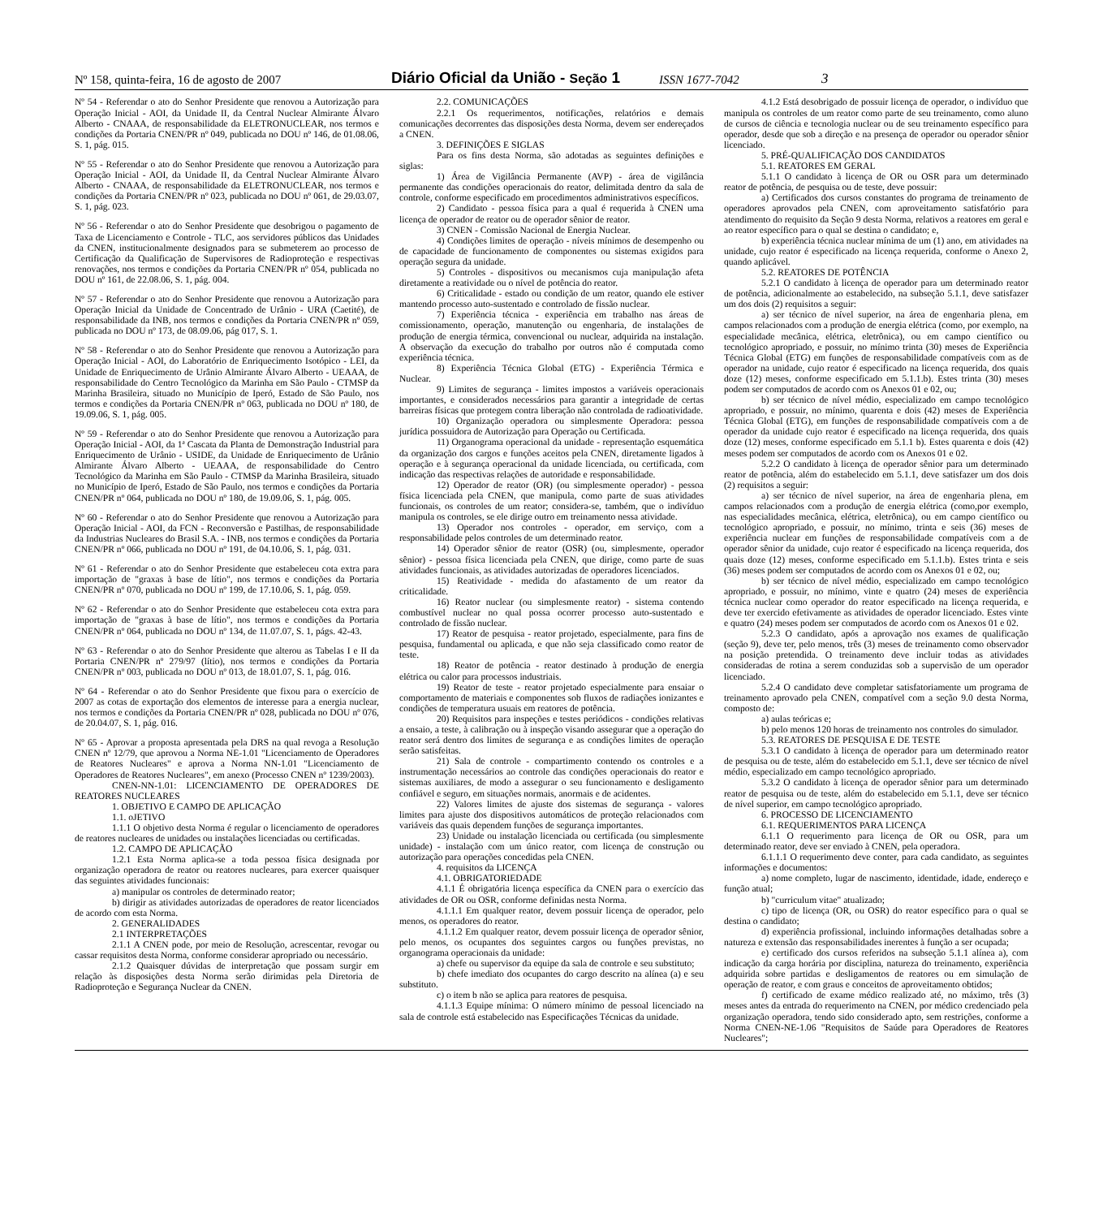Nº 158, quinta-feira, 16 de agosto de 2007
Diário Oficial da União - Seção 1
ISSN 1677-7042
3
Nº 54 - Referendar o ato do Senhor Presidente que renovou a Autorização para Operação Inicial - AOI, da Unidade II, da Central Nuclear Almirante Álvaro Alberto - CNAAA, de responsabilidade da ELETRONUCLEAR, nos termos e condições da Portaria CNEN/PR nº 049, publicada no DOU nº 146, de 01.08.06, S. 1, pág. 015.
Nº 55 - Referendar o ato do Senhor Presidente que renovou a Autorização para Operação Inicial - AOI, da Unidade II, da Central Nuclear Almirante Álvaro Alberto - CNAAA, de responsabilidade da ELETRONUCLEAR, nos termos e condições da Portaria CNEN/PR nº 023, publicada no DOU nº 061, de 29.03.07, S. 1, pág. 023.
Nº 56 - Referendar o ato do Senhor Presidente que desobrigou o pagamento de Taxa de Licenciamento e Controle - TLC, aos servidores públicos das Unidades da CNEN, institucionalmente designados para se submeterem ao processo de Certificação da Qualificação de Supervisores de Radioproteção e respectivas renovações, nos termos e condições da Portaria CNEN/PR nº 054, publicada no DOU nº 161, de 22.08.06, S. 1, pág. 004.
Nº 57 - Referendar o ato do Senhor Presidente que renovou a Autorização para Operação Inicial da Unidade de Concentrado de Urânio - URA (Caetité), de responsabilidade da INB, nos termos e condições da Portaria CNEN/PR nº 059, publicada no DOU nº 173, de 08.09.06, pág 017, S. 1.
Nº 58 - Referendar o ato do Senhor Presidente que renovou a Autorização para Operação Inicial - AOI, do Laboratório de Enriquecimento Isotópico - LEI, da Unidade de Enriquecimento de Urânio Almirante Álvaro Alberto - UEAAA, de responsabilidade do Centro Tecnológico da Marinha em São Paulo - CTMSP da Marinha Brasileira, situado no Município de Iperó, Estado de São Paulo, nos termos e condições da Portaria CNEN/PR nº 063, publicada no DOU nº 180, de 19.09.06, S. 1, pág. 005.
Nº 59 - Referendar o ato do Senhor Presidente que renovou a Autorização para Operação Inicial - AOI, da 1ª Cascata da Planta de Demonstração Industrial para Enriquecimento de Urânio - USIDE, da Unidade de Enriquecimento de Urânio Almirante Álvaro Alberto - UEAAA, de responsabilidade do Centro Tecnológico da Marinha em São Paulo - CTMSP da Marinha Brasileira, situado no Município de Iperó, Estado de São Paulo, nos termos e condições da Portaria CNEN/PR nº 064, publicada no DOU nº 180, de 19.09.06, S. 1, pág. 005.
Nº 60 - Referendar o ato do Senhor Presidente que renovou a Autorização para Operação Inicial - AOI, da FCN - Reconversão e Pastilhas, de responsabilidade da Industrias Nucleares do Brasil S.A. - INB, nos termos e condições da Portaria CNEN/PR nº 066, publicada no DOU nº 191, de 04.10.06, S. 1, pág. 031.
Nº 61 - Referendar o ato do Senhor Presidente que estabeleceu cota extra para importação de "graxas à base de lítio", nos termos e condições da Portaria CNEN/PR nº 070, publicada no DOU nº 199, de 17.10.06, S. 1, pág. 059.
Nº 62 - Referendar o ato do Senhor Presidente que estabeleceu cota extra para importação de "graxas à base de lítio", nos termos e condições da Portaria CNEN/PR nº 064, publicada no DOU nº 134, de 11.07.07, S. 1, págs. 42-43.
Nº 63 - Referendar o ato do Senhor Presidente que alterou as Tabelas I e II da Portaria CNEN/PR nº 279/97 (lítio), nos termos e condições da Portaria CNEN/PR nº 003, publicada no DOU nº 013, de 18.01.07, S. 1, pág. 016.
Nº 64 - Referendar o ato do Senhor Presidente que fixou para o exercício de 2007 as cotas de exportação dos elementos de interesse para a energia nuclear, nos termos e condições da Portaria CNEN/PR nº 028, publicada no DOU nº 076, de 20.04.07, S. 1, pág. 016.
Nº 65 - Aprovar a proposta apresentada pela DRS na qual revoga a Resolução CNEN nº 12/79, que aprovou a Norma NE-1.01 "Licenciamento de Operadores de Reatores Nucleares" e aprova a Norma NN-1.01 "Licenciamento de Operadores de Reatores Nucleares", em anexo (Processo CNEN nº 1239/2003).
CNEN-NN-1.01: LICENCIAMENTO DE OPERADORES DE REATORES NUCLEARES
1. OBJETIVO E CAMPO DE APLICAÇÃO
1.1. oJETIVO
1.1.1 O objetivo desta Norma é regular o licenciamento de operadores de reatores nucleares de unidades ou instalações licenciadas ou certificadas.
1.2. CAMPO DE APLICAÇÃO
1.2.1 Esta Norma aplica-se a toda pessoa física designada por organização operadora de reator ou reatores nucleares, para exercer quaisquer das seguintes atividades funcionais:
a) manipular os controles de determinado reator;
b) dirigir as atividades autorizadas de operadores de reator licenciados de acordo com esta Norma.
2. GENERALIDADES
2.1 INTERPRETAÇÕES
2.1.1 A CNEN pode, por meio de Resolução, acrescentar, revogar ou cassar requisitos desta Norma, conforme considerar apropriado ou necessário.
2.1.2 Quaisquer dúvidas de interpretação que possam surgir em relação às disposições desta Norma serão dirimidas pela Diretoria de Radioproteção e Segurança Nuclear da CNEN.
2.2. COMUNICAÇÕES
2.2.1 Os requerimentos, notificações, relatórios e demais comunicações decorrentes das disposições desta Norma, devem ser endereçados a CNEN.
3. DEFINIÇÕES E SIGLAS
Para os fins desta Norma, são adotadas as seguintes definições e siglas:
1) Área de Vigilância Permanente (AVP) - área de vigilância permanente das condições operacionais do reator, delimitada dentro da sala de controle, conforme especificado em procedimentos administrativos específicos.
2) Candidato - pessoa física para a qual é requerida à CNEN uma licença de operador de reator ou de operador sênior de reator.
3) CNEN - Comissão Nacional de Energia Nuclear.
4) Condições limites de operação - níveis mínimos de desempenho ou de capacidade de funcionamento de componentes ou sistemas exigidos para operação segura da unidade.
5) Controles - dispositivos ou mecanismos cuja manipulação afeta diretamente a reatividade ou o nível de potência do reator.
6) Criticalidade - estado ou condição de um reator, quando ele estiver mantendo processo auto-sustentado e controlado de fissão nuclear.
7) Experiência técnica - experiência em trabalho nas áreas de comissionamento, operação, manutenção ou engenharia, de instalações de produção de energia térmica, convencional ou nuclear, adquirida na instalação. A observação da execução do trabalho por outros não é computada como experiência técnica.
8) Experiência Técnica Global (ETG) - Experiência Térmica e Nuclear.
9) Limites de segurança - limites impostos a variáveis operacionais importantes, e considerados necessários para garantir a integridade de certas barreiras físicas que protegem contra liberação não controlada de radioatividade.
10) Organização operadora ou simplesmente Operadora: pessoa jurídica possuidora de Autorização para Operação ou Certificada.
11) Organograma operacional da unidade - representação esquemática da organização dos cargos e funções aceitos pela CNEN, diretamente ligados à operação e à segurança operacional da unidade licenciada, ou certificada, com indicação das respectivas relações de autoridade e responsabilidade.
12) Operador de reator (OR) (ou simplesmente operador) - pessoa física licenciada pela CNEN, que manipula, como parte de suas atividades funcionais, os controles de um reator; considera-se, também, que o indivíduo manipula os controles, se ele dirige outro em treinamento nessa atividade.
13) Operador nos controles - operador, em serviço, com a responsabilidade pelos controles de um determinado reator.
14) Operador sênior de reator (OSR) (ou, simplesmente, operador sênior) - pessoa física licenciada pela CNEN, que dirige, como parte de suas atividades funcionais, as atividades autorizadas de operadores licenciados.
15) Reatividade - medida do afastamento de um reator da criticalidade.
16) Reator nuclear (ou simplesmente reator) - sistema contendo combustível nuclear no qual possa ocorrer processo auto-sustentado e controlado de fissão nuclear.
17) Reator de pesquisa - reator projetado, especialmente, para fins de pesquisa, fundamental ou aplicada, e que não seja classificado como reator de teste.
18) Reator de potência - reator destinado à produção de energia elétrica ou calor para processos industriais.
19) Reator de teste - reator projetado especialmente para ensaiar o comportamento de materiais e componentes sob fluxos de radiações ionizantes e condições de temperatura usuais em reatores de potência.
20) Requisitos para inspeções e testes periódicos - condições relativas a ensaio, a teste, à calibração ou à inspeção visando assegurar que a operação do reator será dentro dos limites de segurança e as condições limites de operação serão satisfeitas.
21) Sala de controle - compartimento contendo os controles e a instrumentação necessários ao controle das condições operacionais do reator e sistemas auxiliares, de modo a assegurar o seu funcionamento e desligamento confiável e seguro, em situações normais, anormais e de acidentes.
22) Valores limites de ajuste dos sistemas de segurança - valores limites para ajuste dos dispositivos automáticos de proteção relacionados com variáveis das quais dependem funções de segurança importantes.
23) Unidade ou instalação licenciada ou certificada (ou simplesmente unidade) - instalação com um único reator, com licença de construção ou autorização para operações concedidas pela CNEN.
4. requisitos da LICENÇA
4.1. OBRIGATORIEDADE
4.1.1 É obrigatória licença específica da CNEN para o exercício das atividades de OR ou OSR, conforme definidas nesta Norma.
4.1.1.1 Em qualquer reator, devem possuir licença de operador, pelo menos, os operadores do reator.
4.1.1.2 Em qualquer reator, devem possuir licença de operador sênior, pelo menos, os ocupantes dos seguintes cargos ou funções previstas, no organograma operacionais da unidade:
a) chefe ou supervisor da equipe da sala de controle e seu substituto;
b) chefe imediato dos ocupantes do cargo descrito na alínea (a) e seu substituto.
c) o item b não se aplica para reatores de pesquisa.
4.1.1.3 Equipe mínima: O número mínimo de pessoal licenciado na sala de controle está estabelecido nas Especificações Técnicas da unidade.
4.1.2 Está desobrigado de possuir licença de operador, o indivíduo que manipula os controles de um reator como parte de seu treinamento, como aluno de cursos de ciência e tecnologia nuclear ou de seu treinamento específico para operador, desde que sob a direção e na presença de operador ou operador sênior licenciado.
5. PRÉ-QUALIFICAÇÃO DOS CANDIDATOS
5.1. REATORES EM GERAL
5.1.1 O candidato à licença de OR ou OSR para um determinado reator de potência, de pesquisa ou de teste, deve possuir:
a) Certificados dos cursos constantes do programa de treinamento de operadores aprovados pela CNEN, com aproveitamento satisfatório para atendimento do requisito da Seção 9 desta Norma, relativos a reatores em geral e ao reator específico para o qual se destina o candidato; e,
b) experiência técnica nuclear mínima de um (1) ano, em atividades na unidade, cujo reator é especificado na licença requerida, conforme o Anexo 2, quando aplicável.
5.2. REATORES DE POTÊNCIA
5.2.1 O candidato à licença de operador para um determinado reator de potência, adicionalmente ao estabelecido, na subseção 5.1.1, deve satisfazer um dos dois (2) requisitos a seguir:
a) ser técnico de nível superior, na área de engenharia plena, em campos relacionados com a produção de energia elétrica (como, por exemplo, na especialidade mecânica, elétrica, eletrônica), ou em campo científico ou tecnológico apropriado, e possuir, no mínimo trinta (30) meses de Experiência Técnica Global (ETG) em funções de responsabilidade compatíveis com as de operador na unidade, cujo reator é especificado na licença requerida, dos quais doze (12) meses, conforme especificado em 5.1.1.b). Estes trinta (30) meses podem ser computados de acordo com os Anexos 01 e 02, ou;
b) ser técnico de nível médio, especializado em campo tecnológico apropriado, e possuir, no mínimo, quarenta e dois (42) meses de Experiência Técnica Global (ETG), em funções de responsabilidade compatíveis com a de operador da unidade cujo reator é especificado na licença requerida, dos quais doze (12) meses, conforme especificado em 5.1.1 b). Estes quarenta e dois (42) meses podem ser computados de acordo com os Anexos 01 e 02.
5.2.2 O candidato à licença de operador sênior para um determinado reator de potência, além do estabelecido em 5.1.1, deve satisfazer um dos dois (2) requisitos a seguir:
a) ser técnico de nível superior, na área de engenharia plena, em campos relacionados com a produção de energia elétrica (como,por exemplo, nas especialidades mecânica, elétrica, eletrônica), ou em campo científico ou tecnológico apropriado, e possuir, no mínimo, trinta e seis (36) meses de experiência nuclear em funções de responsabilidade compatíveis com a de operador sênior da unidade, cujo reator é especificado na licença requerida, dos quais doze (12) meses, conforme especificado em 5.1.1.b). Estes trinta e seis (36) meses podem ser computados de acordo com os Anexos 01 e 02, ou;
b) ser técnico de nível médio, especializado em campo tecnológico apropriado, e possuir, no mínimo, vinte e quatro (24) meses de experiência técnica nuclear como operador do reator especificado na licença requerida, e deve ter exercido efetivamente as atividades de operador licenciado. Estes vinte e quatro (24) meses podem ser computados de acordo com os Anexos 01 e 02.
5.2.3 O candidato, após a aprovação nos exames de qualificação (seção 9), deve ter, pelo menos, três (3) meses de treinamento como observador na posição pretendida. O treinamento deve incluir todas as atividades consideradas de rotina a serem conduzidas sob a supervisão de um operador licenciado.
5.2.4 O candidato deve completar satisfatoriamente um programa de treinamento aprovado pela CNEN, compatível com a seção 9.0 desta Norma, composto de:
a) aulas teóricas e;
b) pelo menos 120 horas de treinamento nos controles do simulador.
5.3. REATORES DE PESQUISA E DE TESTE
5.3.1 O candidato à licença de operador para um determinado reator de pesquisa ou de teste, além do estabelecido em 5.1.1, deve ser técnico de nível médio, especializado em campo tecnológico apropriado.
5.3.2 O candidato à licença de operador sênior para um determinado reator de pesquisa ou de teste, além do estabelecido em 5.1.1, deve ser técnico de nível superior, em campo tecnológico apropriado.
6. PROCESSO DE LICENCIAMENTO
6.1. REQUERIMENTOS PARA LICENÇA
6.1.1 O requerimento para licença de OR ou OSR, para um determinado reator, deve ser enviado à CNEN, pela operadora.
6.1.1.1 O requerimento deve conter, para cada candidato, as seguintes informações e documentos:
a) nome completo, lugar de nascimento, identidade, idade, endereço e função atual;
b) "curriculum vitae" atualizado;
c) tipo de licença (OR, ou OSR) do reator específico para o qual se destina o candidato;
d) experiência profissional, incluindo informações detalhadas sobre a natureza e extensão das responsabilidades inerentes à função a ser ocupada;
e) certificado dos cursos referidos na subseção 5.1.1 alínea a), com indicação da carga horária por disciplina, natureza do treinamento, experiência adquirida sobre partidas e desligamentos de reatores ou em simulação de operação de reator, e com graus e conceitos de aproveitamento obtidos;
f) certificado de exame médico realizado até, no máximo, três (3) meses antes da entrada do requerimento na CNEN, por médico credenciado pela organização operadora, tendo sido considerado apto, sem restrições, conforme a Norma CNEN-NE-1.06 "Requisitos de Saúde para Operadores de Reatores Nucleares";